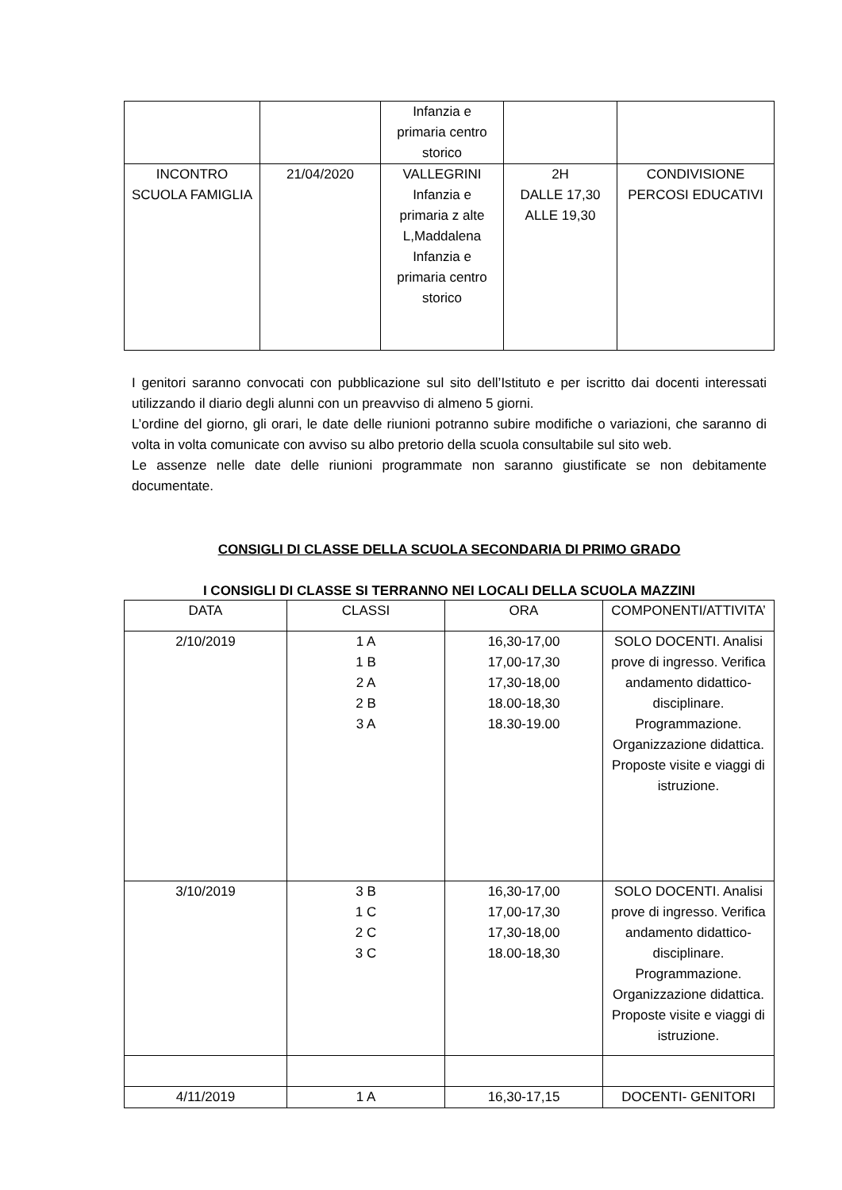| | | Infanzia e primaria centro storico | | |
| INCONTRO SCUOLA FAMIGLIA | 21/04/2020 | VALLEGRINI Infanzia e primaria z alte L,Maddalena Infanzia e primaria centro storico | 2H DALLE 17,30 ALLE 19,30 | CONDIVISIONE PERCOSI EDUCATIVI |
I genitori saranno convocati con pubblicazione sul sito dell’Istituto e per iscritto dai docenti interessati utilizzando il diario degli alunni con un preavviso di almeno 5 giorni.
L’ordine del giorno, gli orari, le date delle riunioni potranno subire modifiche o variazioni, che saranno di volta in volta comunicate con avviso su albo pretorio della scuola consultabile sul sito web.
Le assenze nelle date delle riunioni programmate non saranno giustificate se non debitamente documentate.
CONSIGLI DI CLASSE DELLA SCUOLA SECONDARIA DI PRIMO GRADO
I CONSIGLI DI CLASSE SI TERRANNO NEI LOCALI DELLA SCUOLA MAZZINI
| DATA | CLASSI | ORA | COMPONENTI/ATTIVITA’ |
| 2/10/2019 | 1 A 1 B 2 A 2 B 3 A | 16,30-17,00 17,00-17,30 17,30-18,00 18.00-18,30 18.30-19.00 | SOLO DOCENTI. Analisi prove di ingresso. Verifica andamento didattico- disciplinare. Programmazione. Organizzazione didattica. Proposte visite e viaggi di istruzione. |
| 3/10/2019 | 3 B 1 C 2 C 3 C | 16,30-17,00 17,00-17,30 17,30-18,00 18.00-18,30 | SOLO DOCENTI. Analisi prove di ingresso. Verifica andamento didattico- disciplinare. Programmazione. Organizzazione didattica. Proposte visite e viaggi di istruzione. |
| 4/11/2019 | 1 A | 16,30-17,15 | DOCENTI- GENITORI |